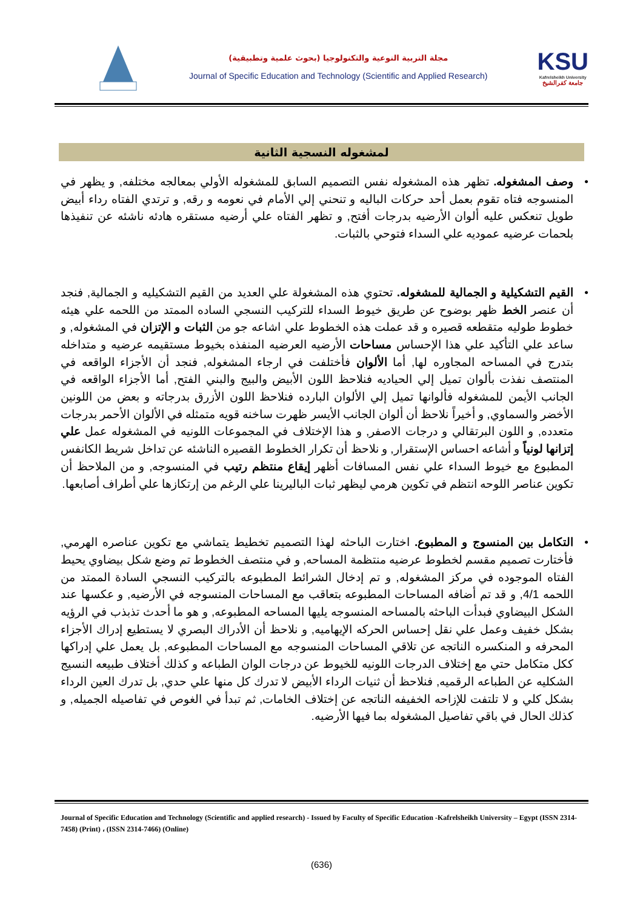مجلة التربية النوعية والتكنولوجيا (بحوث علمية وتطبيقية)
Journal of Specific Education and Technology (Scientific and Applied Research)
KSU
Kafrelsheikh University
جامعة كفرالشيخ
لمشغوله النسجية الثانية
• وصف المشغوله. تظهر هذه المشغوله نفس التصميم السابق للمشغوله الأولي بمعالجه مختلفه, و يظهر في المنسوجه فتاه تقوم بعمل أحد حركات الباليه و تنحني إلي الأمام في نعومه و رقه, و ترتدي الفتاه رداء أبيض طويل تنعكس عليه ألوان الأرضيه بدرجات أفتح, و تظهر الفتاه علي أرضيه مستقره هادئه ناشئه عن تنفيذها بلحمات عرضيه عموديه علي السداء فتوحي بالثبات.
• القيم التشكيلية و الجمالية للمشغوله. تحتوي هذه المشغولة علي العديد من القيم التشكيليه و الجمالية, فنجد أن عنصر الخط ظهر بوضوح عن طريق خيوط السداء للتركيب النسجي الساده الممتد من اللحمه علي هيئه خطوط طوليه متقطعه قصيره و قد عملت هذه الخطوط علي اشاعه جو من الثبات و الإتزان في المشغوله, و ساعد علي التأكيد علي هذا الإحساس مساحات الأرضيه العرضيه المنفذه بخيوط مستقيمه عرضيه و متداخله بتدرج في المساحه المجاوره لها, أما الألوان فأختلفت في ارجاء المشغوله, فنجد أن الأجزاء الواقعه في المنتصف نفذت بألوان تميل إلي الحياديه فنلاحظ اللون الأبيض والبيج والبني الفتح, أما الأجزاء الواقعه في الجانب الأيمن للمشغوله فألوانها تميل إلي الألوان البارده فنلاحظ اللون الأزرق بدرجاته و بعض من اللونين الأخضر والسماوي, و أخيراً نلاحظ أن ألوان الجانب الأيسر ظهرت ساخنه قويه متمثله في الألوان الأحمر بدرجات متعدده, و اللون البرتقالي و درجات الاصفر, و هذا الإختلاف في المجموعات اللونيه في المشغوله عمل علي إتزانها لونياً و أشاعه احساس الإستقرار, و نلاحظ أن تكرار الخطوط القصيره الناشئه عن تداخل شريط الكانفس المطبوع مع خيوط السداء علي نفس المسافات أظهر إيقاع منتظم رتيب في المنسوجه, و من الملاحظ أن تكوين عناصر اللوحه انتظم في تكوين هرمي ليظهر ثبات الباليرينا علي الرغم من إرتكازها علي أطراف أصابعها.
• التكامل بين المنسوج و المطبوع. اختارت الباحثه لهذا التصميم تخطيط يتماشي مع تكوين عناصره الهرمي, فأختارت تصميم مقسم لخطوط عرضيه منتظمة المساحه, و في منتصف الخطوط تم وضع شكل بيضاوي يحيط الفتاه الموجوده في مركز المشغوله, و تم إدخال الشرائط المطبوعه بالتركيب النسجي السادة الممتد من اللحمه 4/1, و قد تم أضافه المساحات المطبوعه بتعاقب مع المساحات المنسوجه في الأرضيه, و عكسها عند الشكل البيضاوي فبدأت الباحثه بالمساحه المنسوجه يليها المساحه المطبوعه, و هو ما أحدث تذبذب في الرؤيه بشكل خفيف وعمل علي نقل إحساس الحركه الإيهاميه, و نلاحظ أن الأدراك البصري لا يستطيع إدراك الأجزاء المحرفه و المنكسره الناتجه عن تلاقي المساحات المنسوجه مع المساحات المطبوعه, بل يعمل علي إدراكها ككل متكامل حتي مع إختلاف الدرجات اللونيه للخيوط عن درجات الوان الطباعه و كذلك أختلاف طبيعه النسيج الشكليه عن الطباعه الرقميه, فنلاحظ أن ثنيات الرداء الأبيض لا تدرك كل منها علي حدي, بل تدرك العين الرداء بشكل كلي و لا تلتفت للإزاحه الخفيفه الناتجه عن إختلاف الخامات, ثم تبدأ في الغوص في تفاصيله الجميله, و كذلك الحال في باقي تفاصيل المشغوله بما فيها الأرضيه.
Journal of Specific Education and Technology (Scientific and applied research) - Issued by Faculty of Specific Education -Kafrelsheikh University – Egypt (ISSN 2314-7458) (Print) ، (ISSN 2314-7466) (Online)
(636)